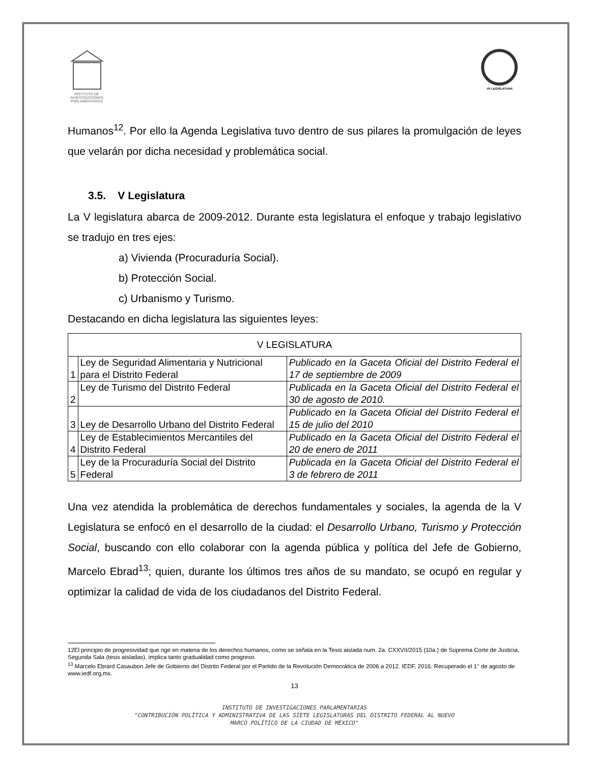INSTITUTO DE INVESTIGACIONES PARLAMENTARIAS
VII LEGISLATURA
Humanos<sup>12</sup>. Por ello la Agenda Legislativa tuvo dentro de sus pilares la promulgación de leyes que velarán por dicha necesidad y problemática social.
3.5. V Legislatura
La V legislatura abarca de 2009-2012. Durante esta legislatura el enfoque y trabajo legislativo se tradujo en tres ejes:
a) Vivienda (Procuraduría Social).
b) Protección Social.
c) Urbanismo y Turismo.
Destacando en dicha legislatura las siguientes leyes:
| V LEGISLATURA | | |
| 1 | Ley de Seguridad Alimentaria y Nutricional para el Distrito Federal | Publicado en la Gaceta Oficial del Distrito Federal el 17 de septiembre de 2009 |
| 2 | Ley de Turismo del Distrito Federal | Publicada en la Gaceta Oficial del Distrito Federal el 30 de agosto de 2010. |
| 3 | Ley de Desarrollo Urbano del Distrito Federal | Publicado en la Gaceta Oficial del Distrito Federal el 15 de julio del 2010 |
| 4 | Ley de Establecimientos Mercantiles del Distrito Federal | Publicado en la Gaceta Oficial del Distrito Federal el 20 de enero de 2011 |
| 5 | Ley de la Procuraduría Social del Distrito Federal | Publicada en la Gaceta Oficial del Distrito Federal el 3 de febrero de 2011 |
Una vez atendida la problemática de derechos fundamentales y sociales, la agenda de la V Legislatura se enfocó en el desarrollo de la ciudad: el Desarrollo Urbano, Turismo y Protección Social, buscando con ello colaborar con la agenda pública y política del Jefe de Gobierno, Marcelo Ebrad<sup>13</sup>; quien, durante los últimos tres años de su mandato, se ocupó en regular y optimizar la calidad de vida de los ciudadanos del Distrito Federal.
12El principio de progresividad que rige en materia de los derechos humanos, como se señala en la Tesis aislada num. 2a. CXXVII/2015 (10a.) de Suprema Corte de Justicia, Segunda Sala (tesis aisladas), implica tanto gradualidad como progreso.
<sup>13</sup> Marcelo Ebrard Casaubon Jefe de Gobierno del Distrito Federal por el Partido de la Revolución Democrática de 2006 a 2012. IEDF, 2016. Recuperado el 1° de agosto de www.iedf.org,mx.
13
INSTITUTO DE INVESTIGACIONES PARLAMENTARIAS
"CONTRIBUCIÓN POLÍTICA Y ADMINISTRATIVA DE LAS SIETE LEGISLATURAS DEL DISTRITO FEDERAL AL NUEVO
MARCO POLÍTICO DE LA CIUDAD DE MÉXICO"